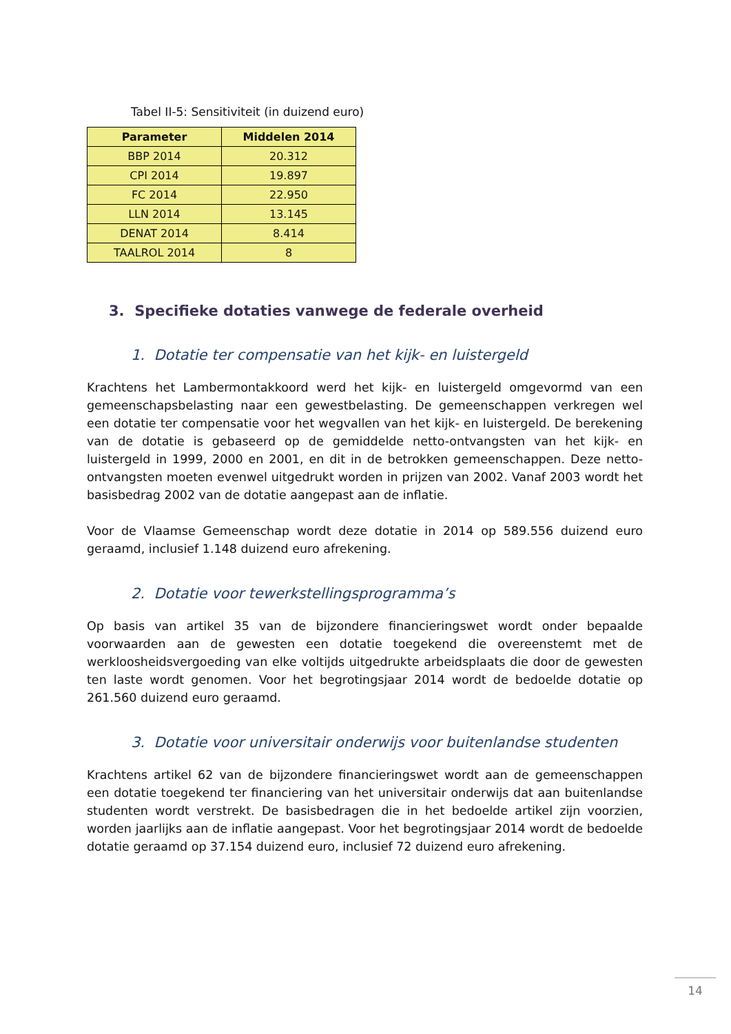Tabel II-5: Sensitiviteit (in duizend euro)
| Parameter | Middelen 2014 |
| --- | --- |
| BBP 2014 | 20.312 |
| CPI 2014 | 19.897 |
| FC 2014 | 22.950 |
| LLN 2014 | 13.145 |
| DENAT 2014 | 8.414 |
| TAALROL 2014 | 8 |
3. Specifieke dotaties vanwege de federale overheid
1. Dotatie ter compensatie van het kijk- en luistergeld
Krachtens het Lambermontakkoord werd het kijk- en luistergeld omgevormd van een gemeenschapsbelasting naar een gewestbelasting. De gemeenschappen verkregen wel een dotatie ter compensatie voor het wegvallen van het kijk- en luistergeld. De berekening van de dotatie is gebaseerd op de gemiddelde netto-ontvangsten van het kijk- en luistergeld in 1999, 2000 en 2001, en dit in de betrokken gemeenschappen. Deze netto-ontvangsten moeten evenwel uitgedrukt worden in prijzen van 2002. Vanaf 2003 wordt het basisbedrag 2002 van de dotatie aangepast aan de inflatie.
Voor de Vlaamse Gemeenschap wordt deze dotatie in 2014 op 589.556 duizend euro geraamd, inclusief 1.148 duizend euro afrekening.
2. Dotatie voor tewerkstellingsprogramma’s
Op basis van artikel 35 van de bijzondere financieringswet wordt onder bepaalde voorwaarden aan de gewesten een dotatie toegekend die overeenstemt met de werkloosheidsvergoeding van elke voltijds uitgedrukte arbeidsplaats die door de gewesten ten laste wordt genomen. Voor het begrotingsjaar 2014 wordt de bedoelde dotatie op 261.560 duizend euro geraamd.
3. Dotatie voor universitair onderwijs voor buitenlandse studenten
Krachtens artikel 62 van de bijzondere financieringswet wordt aan de gemeenschappen een dotatie toegekend ter financiering van het universitair onderwijs dat aan buitenlandse studenten wordt verstrekt. De basisbedragen die in het bedoelde artikel zijn voorzien, worden jaarlijks aan de inflatie aangepast. Voor het begrotingsjaar 2014 wordt de bedoelde dotatie geraamd op 37.154 duizend euro, inclusief 72 duizend euro afrekening.
14